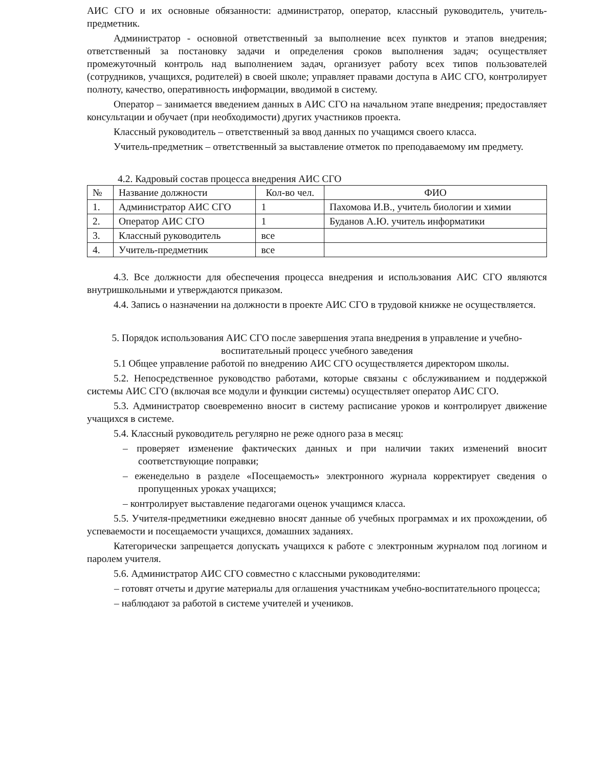АИС СГО и их основные обязанности: администратор, оператор, классный руководитель, учитель-предметник.
Администратор - основной ответственный за выполнение всех пунктов и этапов внедрения; ответственный за постановку задачи и определения сроков выполнения задач; осуществляет промежуточный контроль над выполнением задач, организует работу всех типов пользователей (сотрудников, учащихся, родителей) в своей школе; управляет правами доступа в АИС СГО, контролирует полноту, качество, оперативность информации, вводимой в систему.
Оператор – занимается введением данных в АИС СГО на начальном этапе внедрения; предоставляет консультации и обучает (при необходимости) других участников проекта.
Классный руководитель – ответственный за ввод данных по учащимся своего класса.
Учитель-предметник – ответственный за выставление отметок по преподаваемому им предмету.
4.2. Кадровый состав процесса внедрения АИС СГО
| № | Название должности | Кол-во чел. | ФИО |
| --- | --- | --- | --- |
| 1. | Администратор АИС СГО | 1 | Пахомова И.В., учитель биологии и химии |
| 2. | Оператор АИС СГО | 1 | Буданов А.Ю. учитель информатики |
| 3. | Классный руководитель | все | |
| 4. | Учитель-предметник | все | |
4.3. Все должности для обеспечения процесса внедрения и использования АИС СГО являются внутришкольными и утверждаются приказом.
4.4. Запись о назначении на должности в проекте АИС СГО в трудовой книжке не осуществляется.
5. Порядок использования АИС СГО после завершения этапа внедрения в управление и учебно-воспитательный процесс учебного заведения
5.1 Общее управление работой по внедрению АИС СГО осуществляется директором школы.
5.2. Непосредственное руководство работами, которые связаны с обслуживанием и поддержкой системы АИС СГО (включая все модули и функции системы) осуществляет оператор АИС СГО.
5.3. Администратор своевременно вносит в систему расписание уроков и контролирует движение учащихся в системе.
5.4. Классный руководитель регулярно не реже одного раза в месяц:
– проверяет изменение фактических данных и при наличии таких изменений вносит соответствующие поправки;
– еженедельно в разделе «Посещаемость» электронного журнала корректирует сведения о пропущенных уроках учащихся;
– контролирует выставление педагогами оценок учащимся класса.
5.5. Учителя-предметники ежедневно вносят данные об учебных программах и их прохождении, об успеваемости и посещаемости учащихся, домашних заданиях.
Категорически запрещается допускать учащихся к работе с электронным журналом под логином и паролем учителя.
5.6. Администратор АИС СГО совместно с классными руководителями:
– готовят отчеты и другие материалы для оглашения участникам учебно-воспитательного процесса;
– наблюдают за работой в системе учителей и учеников.